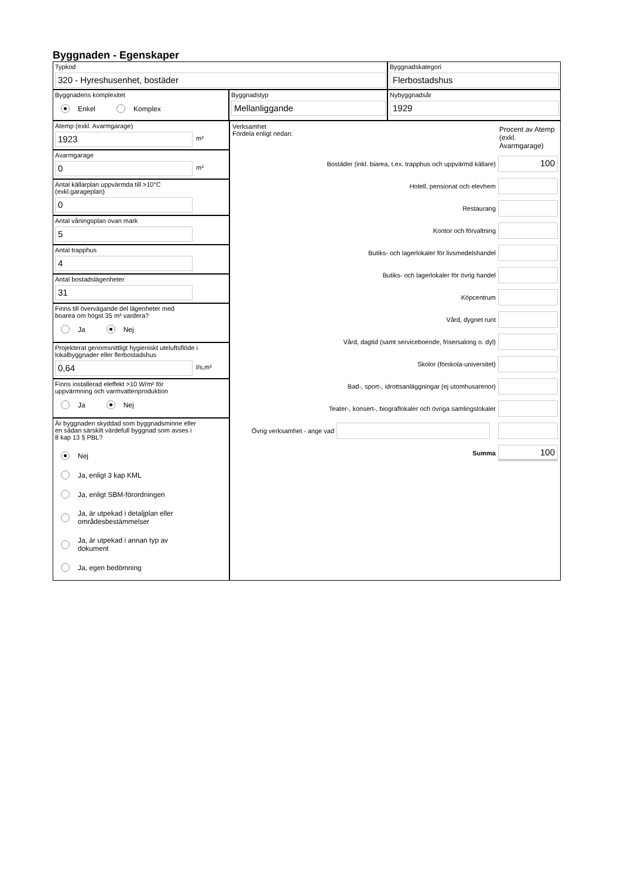Byggnaden - Egenskaper
Typkod
320 - Hyreshusenhet, bostäder
Byggnadskategori
Flerbostadshus
Byggnadens komplexitet
Enkel Komplex
Byggnadstyp
Mellanliggande
Nybyggnadsår
1929
Atemp (exkl. Avarmgarage)
1923
m²
Avarmgarage
0
m²
Antal källarplan uppvärmda till >10°C
(exkl.garageplan)
0
Antal våningsplan ovan mark
5
Antal trapphus
4
Antal bostadslägenheter
31
Finns till övervägande del lägenheter med
boarea om högst 35 m² vardera?
Ja Nej
Projekterat genomsnittligt hygieniskt uteluftsflöde i
lokalbyggnader eller flerbostadshus
0,64
l/s,m²
Finns installerad eleffekt >10 W/m² för
uppvärmning och varmvattenproduktion
Ja Nej
Är byggnaden skyddad som byggnadsminne eller
en sådan särskilt värdefull byggnad som avses i
8 kap 13 § PBL?
Nej
Ja, enligt 3 kap KML
Ja, enligt SBM-förordningen
Ja, är utpekad i detaljplan eller
områdesbestämmelser
Ja, är utpekad i annan typ av
dokument
Ja, egen bedömning
Verksamhet
Fördela enligt nedan:
Procent av Atemp (exkl. Avarmgarage)
Bostäder (inkl. biarea, t.ex. trapphus och uppvärmd källare)
100
Hotell, pensionat och elevhem
Restaurang
Kontor och förvaltning
Butiks- och lagerlokaler för livsmedelshandel
Butiks- och lagerlokaler för övrig handel
Köpcentrum
Vård, dygnet runt
Vård, dagtid (samt serviceboende, frisersalong o. dyl)
Skolor (förskola-universitet)
Bad-, sport-, idrottsanläggningar (ej utomhusarenor)
Teater-, konsert-, biograflokaler och övriga samlingslokaler
Övrig verksamhet - ange vad
Summa
100